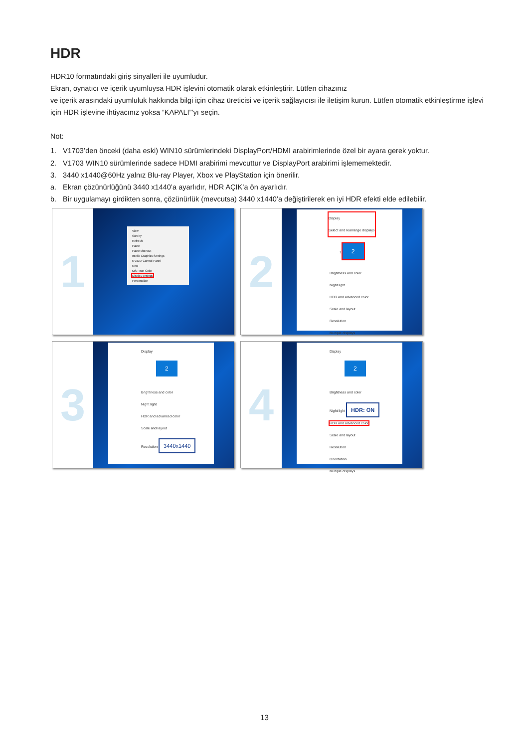HDR
HDR10 formatındaki giriş sinyalleri ile uyumludur.
Ekran, oynatıcı ve içerik uyumluysa HDR işlevini otomatik olarak etkinleştirir. Lütfen cihazınız
ve içerik arasındaki uyumluluk hakkında bilgi için cihaz üreticisi ve içerik sağlayıcısı ile iletişim kurun. Lütfen otomatik etkinleştirme işlevi için HDR işlevine ihtiyacınız yoksa “KAPALI”’yı seçin.
Not:
1. V1703’den önceki (daha eski) WIN10 sürümlerindeki DisplayPort/HDMI arabirimlerinde özel bir ayara gerek yoktur.
2. V1703 WIN10 sürümlerinde sadece HDMI arabirimi mevcuttur ve DisplayPort arabirimi işlememektedir.
3. 3440 x1440@60Hz yalnız Blu-ray Player, Xbox ve PlayStation için önerilir.
a. Ekran çözünürlüğünü 3440 x1440’a ayarlıdır, HDR AÇIK’a ön ayarlıdır.
b. Bir uygulamayı girdikten sonra, çözünürlük (mevcutsa) 3440 x1440’a değiştirilerek en iyi HDR efekti elde edilebilir.
1
View
Sort by
Refresh
Paste
Paste shortcut
Intel® Graphics Settings
NVIDIA Control Panel
New
MSI True Color
Display settings
Personalize
2
Display
Select and rearrange displays
1 2
Brightness and color
Night light
HDR and advanced color
Scale and layout
Resolution
Multiple displays
3
Display
2
Brightness and color
Night light
HDR and advanced color
Scale and layout
Resolution 3440x1440
4
Display
2
Brightness and color
Night light HDR: ON
HDR and advanced color
Scale and layout
Resolution
Orientation
Multiple displays
13